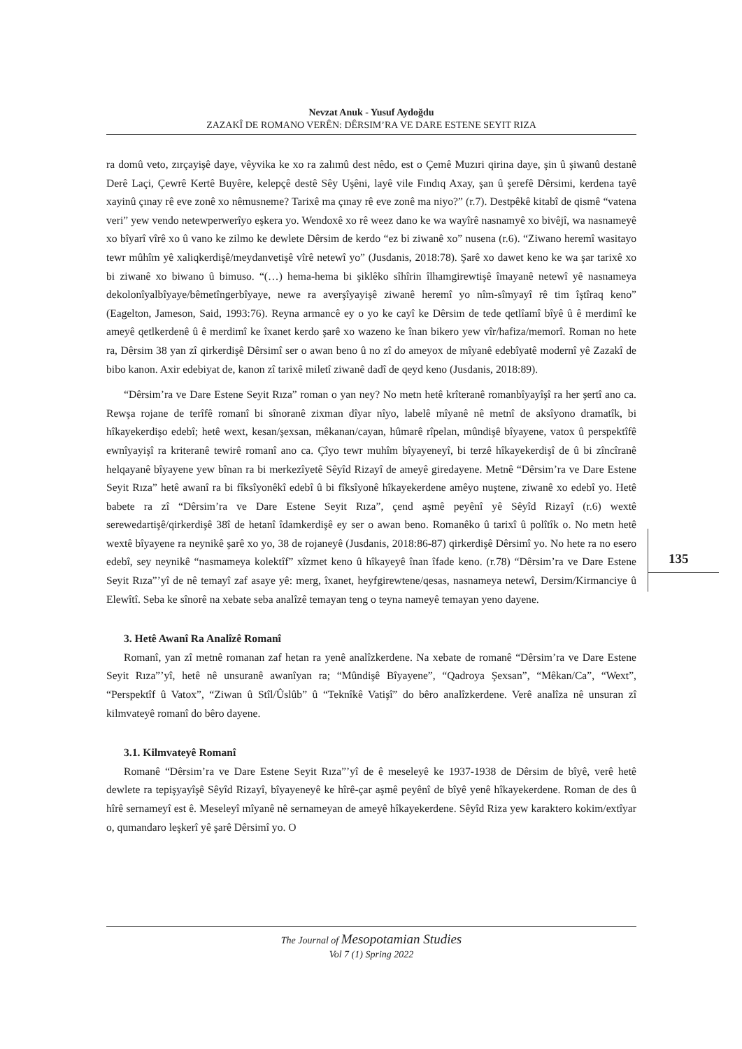Nevzat Anuk - Yusuf Aydoğdu
ZAZAKÎ DE ROMANO VERÊN: DÊRSIM’RA VE DARE ESTENE SEYIT RIZA
ra domû veto, zırçayişê daye, vêyvika ke xo ra zalımû dest nêdo, est o Çemê Muzıri qirina daye, şin û şiwanû destanê Derê Laçi, Çewrê Kertê Buyêre, kelepçê destê Sêy Uşêni, layê vile Fındıq Axay, şan û şerefê Dêrsimi, kerdena tayê xayinû çınay rê eve zonê xo nêmusneme? Tarixê ma çınay rê eve zonê ma niyo?” (r.7). Destpêkê kitabî de qismê “vatena veri” yew vendo netewperwerîyo eşkera yo. Wendoxê xo rê weez dano ke wa wayîrê nasnamyê xo bivêjî, wa nasnameyê xo bîyarî vîrê xo û vano ke zilmo ke dewlete Dêrsim de kerdo “ez bi ziwanê xo” nusena (r.6). “Ziwano heremî wasitayo tewr mûhîm yê xaliqkerdişê/meydanvetişê vîrê netewî yo” (Jusdanis, 2018:78). Şarê xo dawet keno ke wa şar tarixê xo bi ziwanê xo biwano û bimuso. “(…) hema-hema bi şiklêko sîhîrin îlhamgirewtişê îmayanê netewî yê nasnameya dekolonîyalbîyaye/bêmetîngerbîyaye, newe ra averşîyayişê ziwanê heremî yo nîm-sîmyayî rê tim îştîraq keno” (Eagelton, Jameson, Said, 1993:76). Reyna armancê ey o yo ke cayî ke Dêrsim de tede qetlîamî bîyê û ê merdimî ke ameyê qetlkerdenê û ê merdimî ke îxanet kerdo şarê xo wazeno ke înan bikero yew vîr/hafiza/memorî. Roman no hete ra, Dêrsim 38 yan zî qirkerdişê Dêrsimî ser o awan beno û no zî do ameyox de mîyanê edebîyatê modernî yê Zazakî de bibo kanon. Axir edebiyat de, kanon zî tarixê miletî ziwanê dadî de qeyd keno (Jusdanis, 2018:89).
“Dêrsim’ra ve Dare Estene Seyit Rıza” roman o yan ney? No metn hetê krîteranê romanbîyayîşî ra her şertî ano ca. Rewşa rojane de terîfê romanî bi sînoranê zixman dîyar nîyo, labelê mîyanê nê metnî de aksîyono dramatîk, bi hîkayekerdişo edebî; hetê wext, kesan/şexsan, mêkanan/cayan, hûmarê rîpelan, mûndişê bîyayene, vatox û perspektîfê ewnîyayişî ra kriteranê tewirê romanî ano ca. Çîyo tewr muhîm bîyayeneyî, bi terzê hîkayekerdişî de û bi zîncîranê helqayanê bîyayene yew bînan ra bi merkezîyetê Sêyîd Rizayî de ameyê giredayene. Metnê “Dêrsim’ra ve Dare Estene Seyit Rıza” hetê awanî ra bi fîksîyonêkî edebî û bi fîksîyonê hîkayekerdene amêyo nuştene, ziwanê xo edebî yo. Hetê babete ra zî “Dêrsim’ra ve Dare Estene Seyit Rıza”, çend aşmê peyênî yê Sêyîd Rizayî (r.6) wextê serewedartişê/qirkerdişê 38î de hetanî îdamkerdişê ey ser o awan beno. Romanêko û tarixî û polîtîk o. No metn hetê wextê bîyayene ra neynikê şarê xo yo, 38 de rojaneyê (Jusdanis, 2018:86-87) qirkerdişê Dêrsimî yo. No hete ra no esero edebî, sey neynikê “nasmameya kolektîf” xîzmet keno û hîkayeyê înan îfade keno. (r.78) “Dêrsim’ra ve Dare Estene Seyit Rıza”’yî de nê temayî zaf asaye yê: merg, îxanet, heyfgirewtene/qesas, nasnameya netewî, Dersim/Kirmanciye û Elewîtî. Seba ke sînorê na xebate seba analîzê temayan teng o teyna nameyê temayan yeno dayene.
3. Hetê Awanî Ra Analîzê Romanî
Romanî, yan zî metnê romanan zaf hetan ra yenê analîzkerdene. Na xebate de romanê “Dêrsim’ra ve Dare Estene Seyit Rıza”’yî, hetê nê unsuranê awanîyan ra; “Mûndişê Bîyayene”, “Qadroya Şexsan”, “Mêkan/Ca”, “Wext”, “Perspektîf û Vatox”, “Ziwan û Stîl/Ûslûb” û “Teknîkê Vatişî” do bêro analîzkerdene. Verê analîza nê unsuran zî kilmvateyê romanî do bêro dayene.
3.1. Kilmvateyê Romanî
Romanê “Dêrsim’ra ve Dare Estene Seyit Rıza”’yî de ê meseleyê ke 1937-1938 de Dêrsim de bîyê, verê hetê dewlete ra tepişyayîşê Sêyîd Rizayî, bîyayeneyê ke hîrê-çar aşmê peyênî de bîyê yenê hîkayekerdene. Roman de des û hîrê sernameyî est ê. Meseleyî mîyanê nê sernameyan de ameyê hîkayekerdene. Sêyîd Riza yew karaktero kokim/extîyar o, qumandaro leşkerî yê şarê Dêrsimî yo. O
135
The Journal of Mesopotamian Studies
Vol 7 (1) Spring 2022